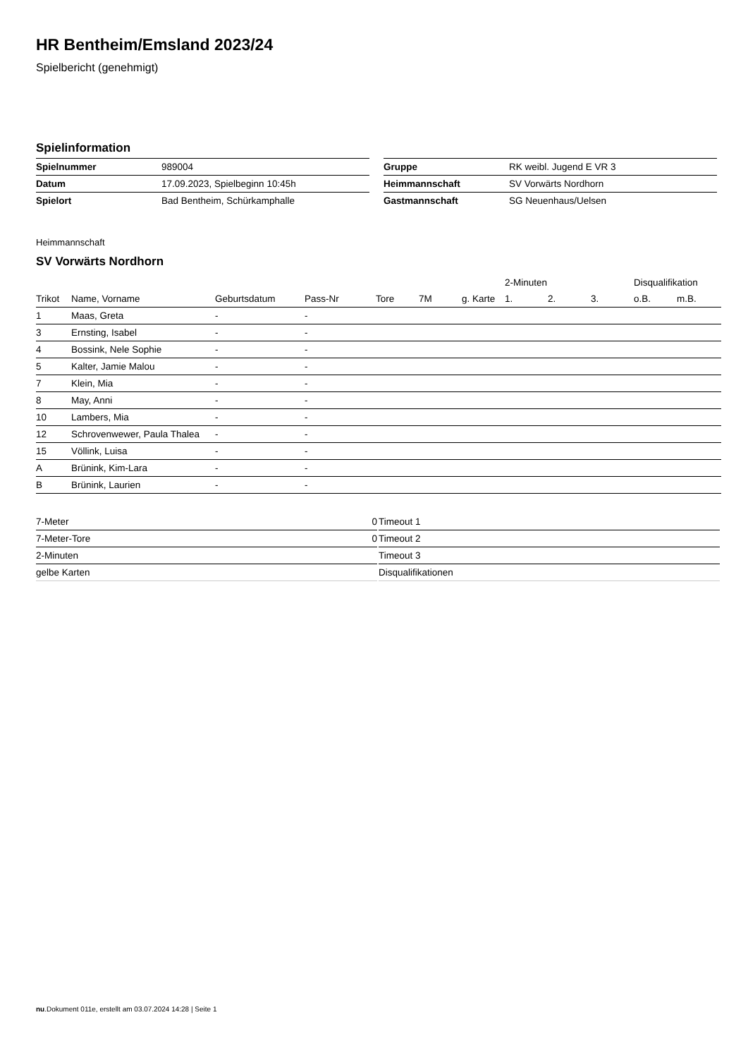HR Bentheim/Emsland 2023/24
Spielbericht (genehmigt)
Spielinformation
| Spielnummer | 989004 |
| Datum | 17.09.2023, Spielbeginn 10:45h |
| Spielort | Bad Bentheim, Schürkamphalle |
| Gruppe | RK weibl. Jugend E VR 3 |
| Heimmannschaft | SV Vorwärts Nordhorn |
| Gastmannschaft | SG Neuenhaus/Uelsen |
Heimmannschaft
SV Vorwärts Nordhorn
| | | | | | | | 2-Minuten | | | Disqualifikation | |
| --- | --- | --- | --- | --- | --- | --- | --- | --- | --- | --- | --- |
| Trikot | Name, Vorname | Geburtsdatum | Pass-Nr | Tore | 7M | g. Karte | 1. | 2. | 3. | o.B. | m.B. |
| 1 | Maas, Greta | - | - | | | | | | | | |
| 3 | Ernsting, Isabel | - | - | | | | | | | | |
| 4 | Bossink, Nele Sophie | - | - | | | | | | | | |
| 5 | Kalter, Jamie Malou | - | - | | | | | | | | |
| 7 | Klein, Mia | - | - | | | | | | | | |
| 8 | May, Anni | - | - | | | | | | | | |
| 10 | Lambers, Mia | - | - | | | | | | | | |
| 12 | Schrovenwewer, Paula Thalea | - | - | | | | | | | | |
| 15 | Völlink, Luisa | - | - | | | | | | | | |
| A | Brünink, Kim-Lara | - | - | | | | | | | | |
| B | Brünink, Laurien | - | - | | | | | | | | |
| 7-Meter | 0 |
| 7-Meter-Tore | 0 |
| 2-Minuten | |
| gelbe Karten | |
| Timeout 1 |
| Timeout 2 |
| Timeout 3 |
| Disqualifikationen |
nu.Dokument 011e, erstellt am 03.07.2024 14:28 | Seite 1